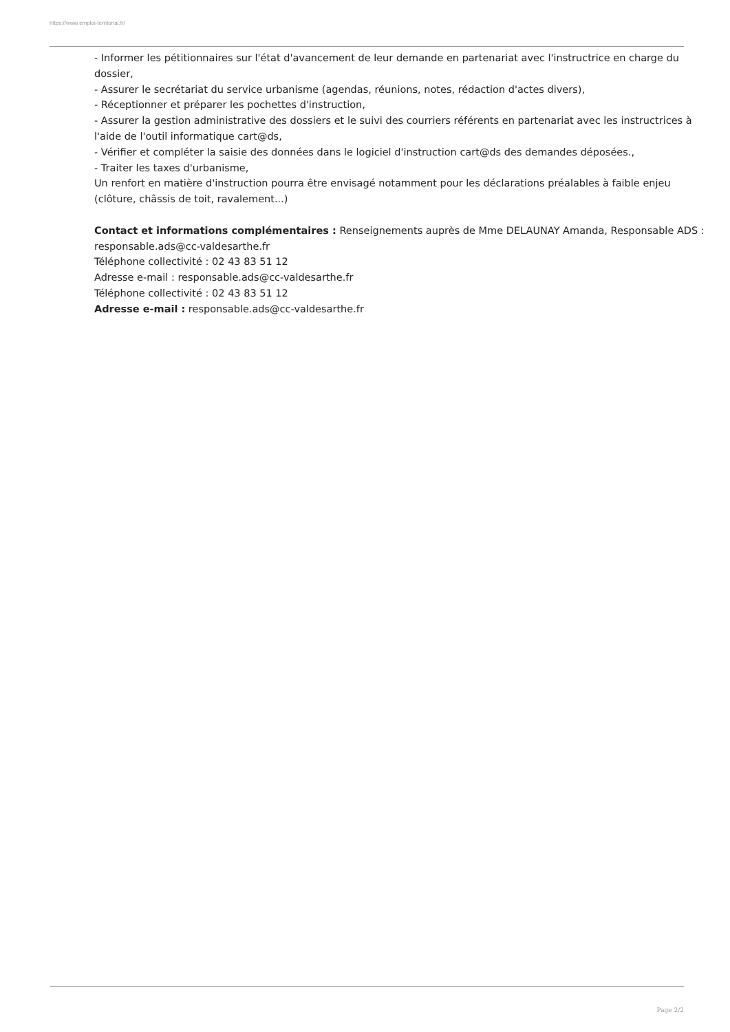https://www.emploi-territorial.fr/
- Informer les pétitionnaires sur l'état d'avancement de leur demande en partenariat avec l'instructrice en charge du dossier,
- Assurer le secrétariat du service urbanisme (agendas, réunions, notes, rédaction d'actes divers),
- Réceptionner et préparer les pochettes d'instruction,
- Assurer la gestion administrative des dossiers et le suivi des courriers référents en partenariat avec les instructrices à l'aide de l'outil informatique cart@ds,
- Vérifier et compléter la saisie des données dans le logiciel d'instruction cart@ds des demandes déposées.,
- Traiter les taxes d'urbanisme,
Un renfort en matière d'instruction pourra être envisagé notamment pour les déclarations préalables à faible enjeu (clôture, châssis de toit, ravalement...)
Contact et informations complémentaires : Renseignements auprès de Mme DELAUNAY Amanda, Responsable ADS : responsable.ads@cc-valdesarthe.fr
Téléphone collectivité : 02 43 83 51 12
Adresse e-mail : responsable.ads@cc-valdesarthe.fr
Téléphone collectivité : 02 43 83 51 12
Adresse e-mail : responsable.ads@cc-valdesarthe.fr
Page 2/2